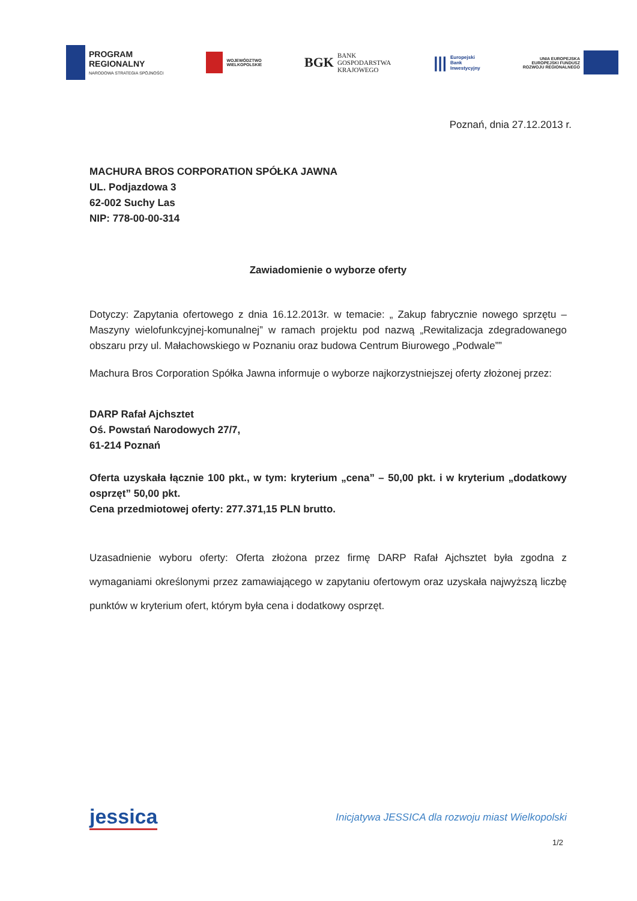PROGRAM
REGIONALNY
NARODOWA STRATEGIA SPÓJNOŚCI
WOJEWÓDZTWO
WIELKOPOLSKIE
BGK BANK
GOSPODARSTWA
KRAJOWEGO
||| Europejski
Bank
Inwestycyjny
UNIA EUROPEJSKA
EUROPEJSKI FUNDUSZ
ROZWOJU REGIONALNEGO
Poznań, dnia 27.12.2013 r.
MACHURA BROS CORPORATION SPÓŁKA JAWNA
UL. Podjazdowa 3
62-002 Suchy Las
NIP: 778-00-00-314
Zawiadomienie o wyborze oferty
Dotyczy: Zapytania ofertowego z dnia 16.12.2013r. w temacie: „ Zakup fabrycznie nowego sprzętu – Maszyny wielofunkcyjnej-komunalnej” w ramach projektu pod nazwą „Rewitalizacja zdegradowanego obszaru przy ul. Małachowskiego w Poznaniu oraz budowa Centrum Biurowego „Podwale””
Machura Bros Corporation Spółka Jawna informuje o wyborze najkorzystniejszej oferty złożonej przez:
DARP Rafał Ajchsztet
Oś. Powstań Narodowych 27/7,
61-214 Poznań
Oferta uzyskała łącznie 100 pkt., w tym: kryterium „cena” – 50,00 pkt. i w kryterium „dodatkowy osprzęt” 50,00 pkt.
Cena przedmiotowej oferty: 277.371,15 PLN brutto.
Uzasadnienie wyboru oferty: Oferta złożona przez firmę DARP Rafał Ajchsztet była zgodna z wymaganiami określonymi przez zamawiającego w zapytaniu ofertowym oraz uzyskała najwyższą liczbę punktów w kryterium ofert, którym była cena i dodatkowy osprzęt.
jessica Inicjatywa JESSICA dla rozwoju miast Wielkopolski
1/2